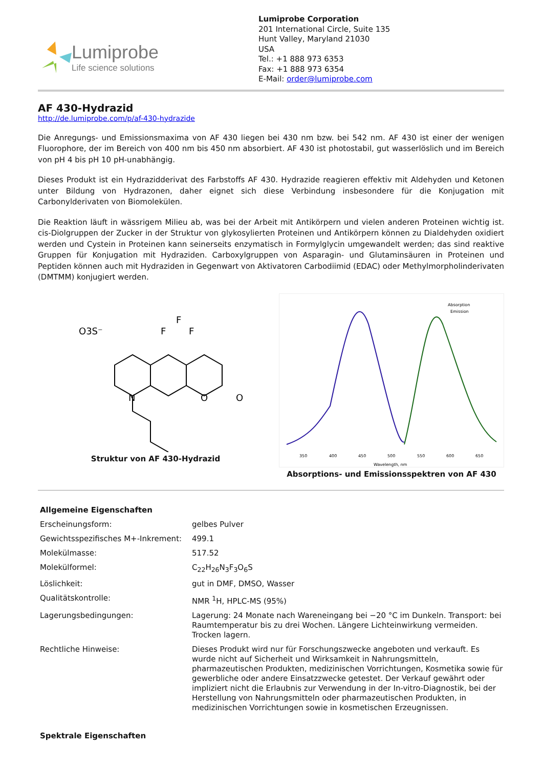Lumiprobe
Life science solutions
Lumiprobe Corporation
201 International Circle, Suite 135
Hunt Valley, Maryland 21030
USA
Tel.: +1 888 973 6353
Fax: +1 888 973 6354
E-Mail: order@lumiprobe.com
AF 430-Hydrazid
http://de.lumiprobe.com/p/af-430-hydrazide
Die Anregungs- und Emissionsmaxima von AF 430 liegen bei 430 nm bzw. bei 542 nm. AF 430 ist einer der wenigen Fluorophore, der im Bereich von 400 nm bis 450 nm absorbiert. AF 430 ist photostabil, gut wasserlöslich und im Bereich von pH 4 bis pH 10 pH-unabhängig.
Dieses Produkt ist ein Hydrazidderivat des Farbstoffs AF 430. Hydrazide reagieren effektiv mit Aldehyden und Ketonen unter Bildung von Hydrazonen, daher eignet sich diese Verbindung insbesondere für die Konjugation mit Carbonylderivaten von Biomolekülen.
Die Reaktion läuft in wässrigem Milieu ab, was bei der Arbeit mit Antikörpern und vielen anderen Proteinen wichtig ist. cis-Diolgruppen der Zucker in der Struktur von glykosylierten Proteinen und Antikörpern können zu Dialdehyden oxidiert werden und Cystein in Proteinen kann seinerseits enzymatisch in Formylglycin umgewandelt werden; das sind reaktive Gruppen für Konjugation mit Hydraziden. Carboxylgruppen von Asparagin- und Glutaminsäuren in Proteinen und Peptiden können auch mit Hydraziden in Gegenwart von Aktivatoren Carbodiimid (EDAC) oder Methylmorpholinderivaten (DMTMM) konjugiert werden.
O3S⁻
F
F
F
N
O
O
Struktur von AF 430-Hydrazid
Absorption
Emission
350
400
450
500
550
600
650
Wavelength, nm
Absorptions- und Emissionsspektren von AF 430
| Allgemeine Eigenschaften | |
| Erscheinungsform: | gelbes Pulver |
| Gewichtsspezifisches M+-Inkrement: | 499.1 |
| Molekülmasse: | 517.52 |
| Molekülformel: | C<sub>22</sub>H<sub>26</sub>N<sub>3</sub>F<sub>3</sub>O<sub>6</sub>S |
| Löslichkeit: | gut in DMF, DMSO, Wasser |
| Qualitätskontrolle: | NMR <sup>1</sup>H, HPLC-MS (95%) |
| Lagerungsbedingungen: | Lagerung: 24 Monate nach Wareneingang bei −20 °C im Dunkeln. Transport: bei Raumtemperatur bis zu drei Wochen. Längere Lichteinwirkung vermeiden. Trocken lagern. |
| Rechtliche Hinweise: | Dieses Produkt wird nur für Forschungszwecke angeboten und verkauft. Es wurde nicht auf Sicherheit und Wirksamkeit in Nahrungsmitteln, pharmazeutischen Produkten, medizinischen Vorrichtungen, Kosmetika sowie für gewerbliche oder andere Einsatzzwecke getestet. Der Verkauf gewährt oder impliziert nicht die Erlaubnis zur Verwendung in der In-vitro-Diagnostik, bei der Herstellung von Nahrungsmitteln oder pharmazeutischen Produkten, in medizinischen Vorrichtungen sowie in kosmetischen Erzeugnissen. |
| Spektrale Eigenschaften | |